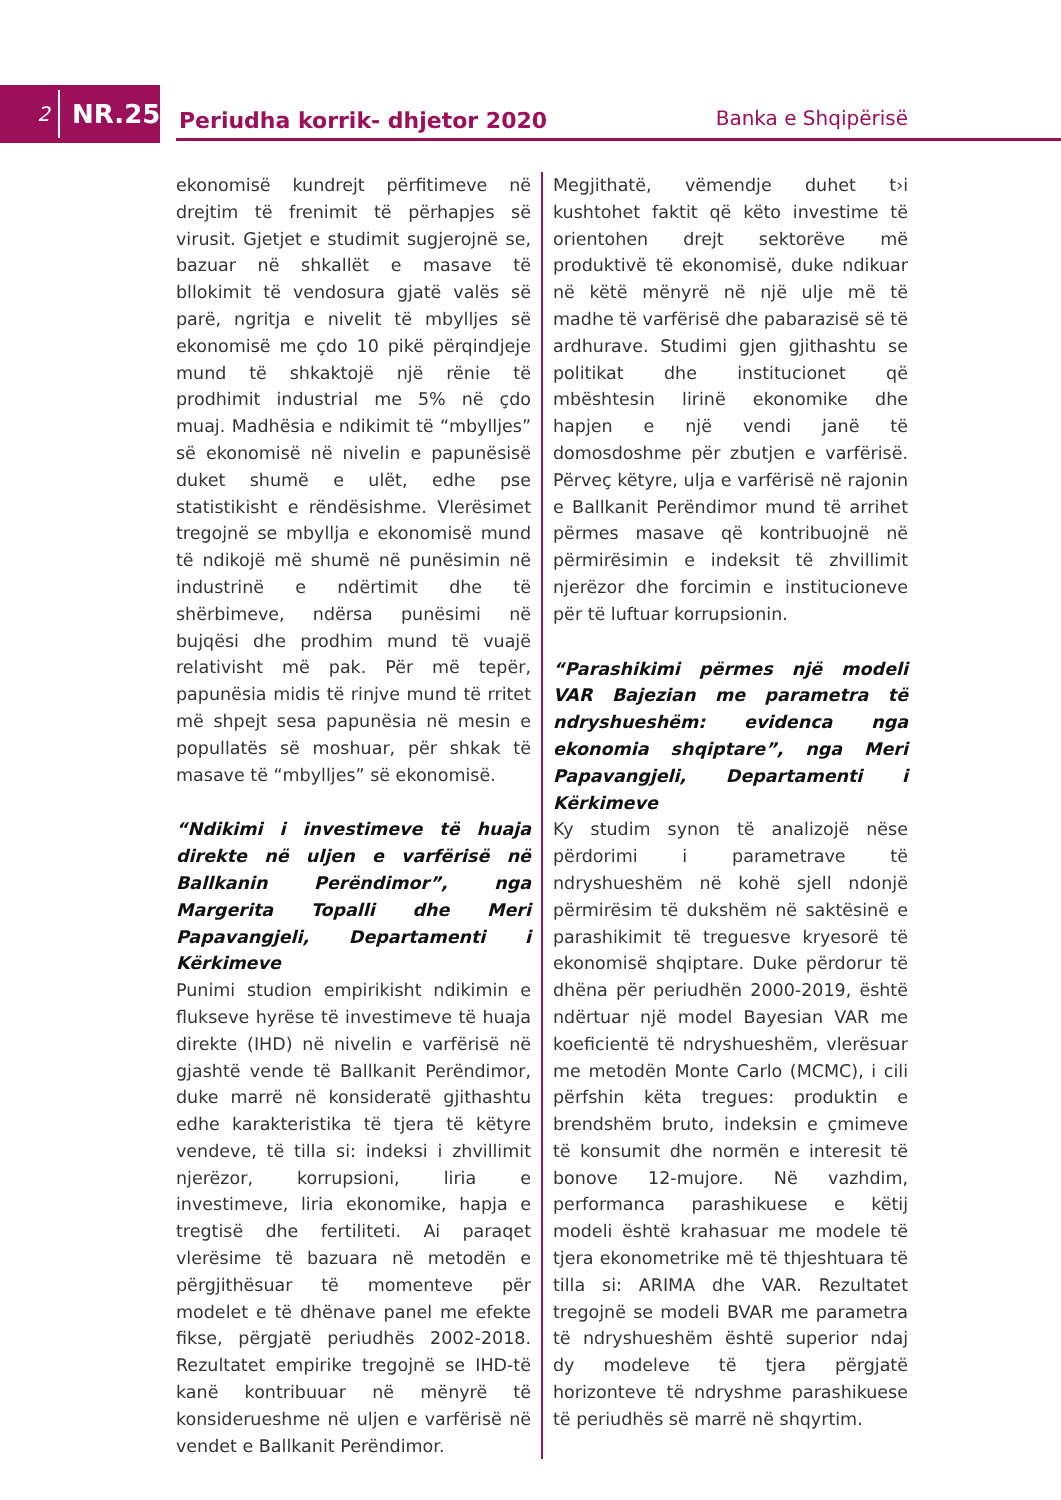2
NR.25
Periudha korrik- dhjetor 2020
Banka e Shqipërisë
ekonomisë kundrejt përfitimeve në drejtim të frenimit të përhapjes së virusit. Gjetjet e studimit sugjerojnë se, bazuar në shkallët e masave të bllokimit të vendosura gjatë valës së parë, ngritja e nivelit të mbylljes së ekonomisë me çdo 10 pikë përqindjeje mund të shkaktojë një rënie të prodhimit industrial me 5% në çdo muaj. Madhësia e ndikimit të “mbylljes” së ekonomisë në nivelin e papunësisë duket shumë e ulët, edhe pse statistikisht e rëndësishme. Vlerësimet tregojnë se mbyllja e ekonomisë mund të ndikojë më shumë në punësimin në industrinë e ndërtimit dhe të shërbimeve, ndërsa punësimi në bujqësi dhe prodhim mund të vuajë relativisht më pak. Për më tepër, papunësia midis të rinjve mund të rritet më shpejt sesa papunësia në mesin e popullatës së moshuar, për shkak të masave të “mbylljes” së ekonomisë.
“Ndikimi i investimeve të huaja direkte në uljen e varfërisë në Ballkanin Perëndimor”, nga Margerita Topalli dhe Meri Papavangjeli, Departamenti i Kërkimeve
Punimi studion empirikisht ndikimin e flukseve hyrëse të investimeve të huaja direkte (IHD) në nivelin e varfërisë në gjashtë vende të Ballkanit Perëndimor, duke marrë në konsideratë gjithashtu edhe karakteristika të tjera të këtyre vendeve, të tilla si: indeksi i zhvillimit njerëzor, korrupsioni, liria e investimeve, liria ekonomike, hapja e tregtisë dhe fertiliteti. Ai paraqet vlerësime të bazuara në metodën e përgjithësuar të momenteve për modelet e të dhënave panel me efekte fikse, përgjatë periudhës 2002-2018. Rezultatet empirike tregojnë se IHD-të kanë kontribuuar në mënyrë të konsiderueshme në uljen e varfërisë në vendet e Ballkanit Perëndimor.
Megjithatë, vëmendje duhet t›i kushtohet faktit që këto investime të orientohen drejt sektorëve më produktivë të ekonomisë, duke ndikuar në këtë mënyrë në një ulje më të madhe të varfërisë dhe pabarazisë së të ardhurave. Studimi gjen gjithashtu se politikat dhe institucionet që mbështesin lirinë ekonomike dhe hapjen e një vendi janë të domosdoshme për zbutjen e varfërisë. Përveç këtyre, ulja e varfërisë në rajonin e Ballkanit Perëndimor mund të arrihet përmes masave që kontribuojnë në përmirësimin e indeksit të zhvillimit njerëzor dhe forcimin e institucioneve për të luftuar korrupsionin.
“Parashikimi përmes një modeli VAR Bajezian me parametra të ndryshueshëm: evidenca nga ekonomia shqiptare”, nga Meri Papavangjeli, Departamenti i Kërkimeve
Ky studim synon të analizojë nëse përdorimi i parametrave të ndryshueshëm në kohë sjell ndonjë përmirësim të dukshëm në saktësinë e parashikimit të treguesve kryesorë të ekonomisë shqiptare. Duke përdorur të dhëna për periudhën 2000-2019, është ndërtuar një model Bayesian VAR me koeficientë të ndryshueshëm, vlerësuar me metodën Monte Carlo (MCMC), i cili përfshin këta tregues: produktin e brendshëm bruto, indeksin e çmimeve të konsumit dhe normën e interesit të bonove 12-mujore. Në vazhdim, performanca parashikuese e këtij modeli është krahasuar me modele të tjera ekonometrike më të thjeshtuara të tilla si: ARIMA dhe VAR. Rezultatet tregojnë se modeli BVAR me parametra të ndryshueshëm është superior ndaj dy modeleve të tjera përgjatë horizonteve të ndryshme parashikuese të periudhës së marrë në shqyrtim.